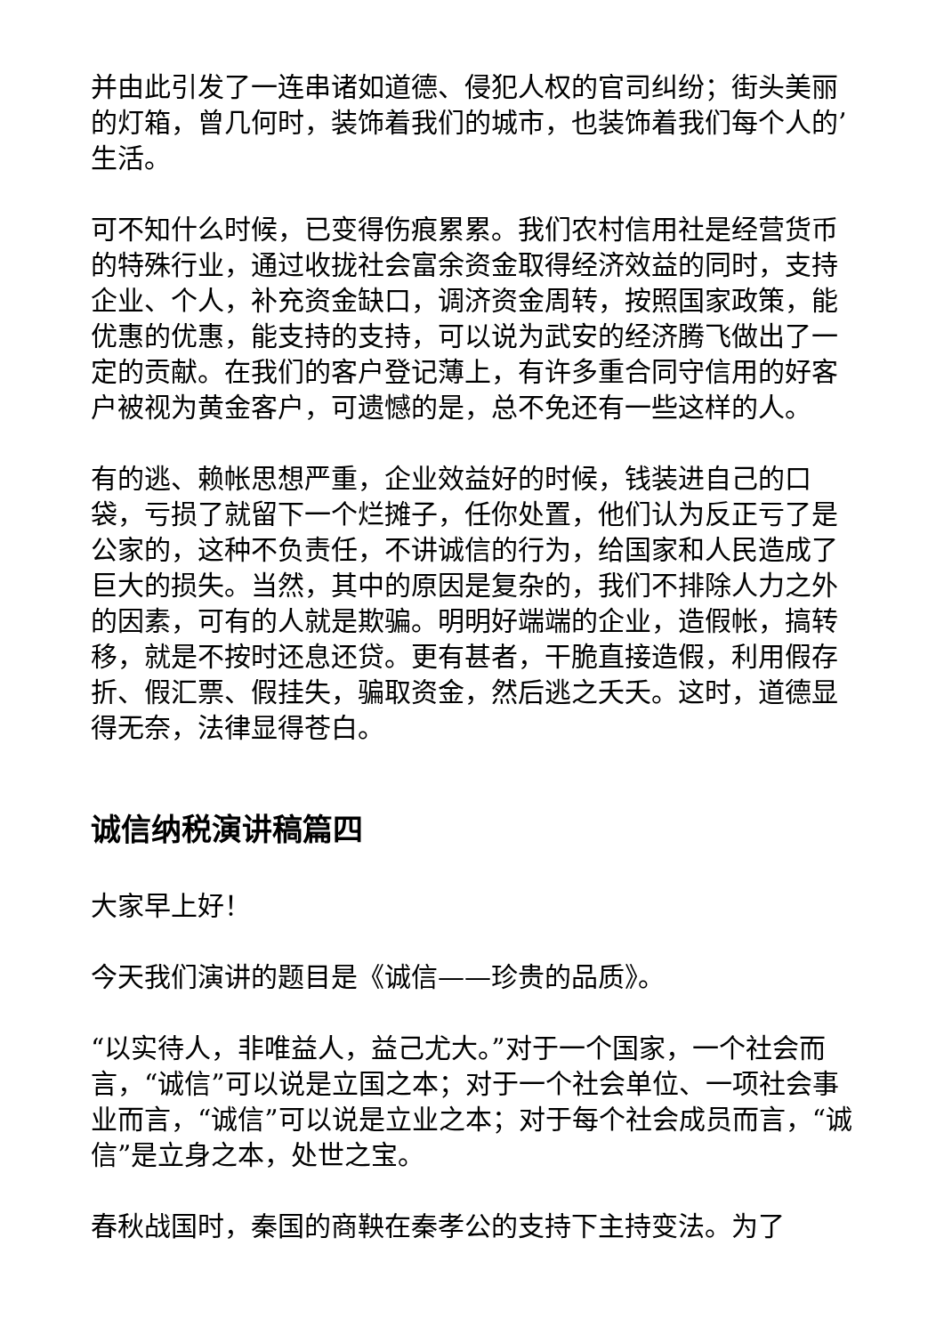并由此引发了一连串诸如道德、侵犯人权的官司纠纷；街头美丽的灯箱，曾几何时，装饰着我们的城市，也装饰着我们每个人的’生活。
可不知什么时候，已变得伤痕累累。我们农村信用社是经营货币的特殊行业，通过收拢社会富余资金取得经济效益的同时，支持企业、个人，补充资金缺口，调济资金周转，按照国家政策，能优惠的优惠，能支持的支持，可以说为武安的经济腾飞做出了一定的贡献。在我们的客户登记薄上，有许多重合同守信用的好客户被视为黄金客户，可遗憾的是，总不免还有一些这样的人。
有的逃、赖帐思想严重，企业效益好的时候，钱装进自己的口袋，亏损了就留下一个烂摊子，任你处置，他们认为反正亏了是公家的，这种不负责任，不讲诚信的行为，给国家和人民造成了巨大的损失。当然，其中的原因是复杂的，我们不排除人力之外的因素，可有的人就是欺骗。明明好端端的企业，造假帐，搞转移，就是不按时还息还贷。更有甚者，干脆直接造假，利用假存折、假汇票、假挂失，骗取资金，然后逃之夭夭。这时，道德显得无奈，法律显得苍白。
诚信纳税演讲稿篇四
大家早上好！
今天我们演讲的题目是《诚信——珍贵的品质》。
“以实待人，非唯益人，益己尤大。”对于一个国家，一个社会而言，“诚信”可以说是立国之本；对于一个社会单位、一项社会事业而言，“诚信”可以说是立业之本；对于每个社会成员而言，“诚信”是立身之本，处世之宝。
春秋战国时，秦国的商鞅在秦孝公的支持下主持变法。为了